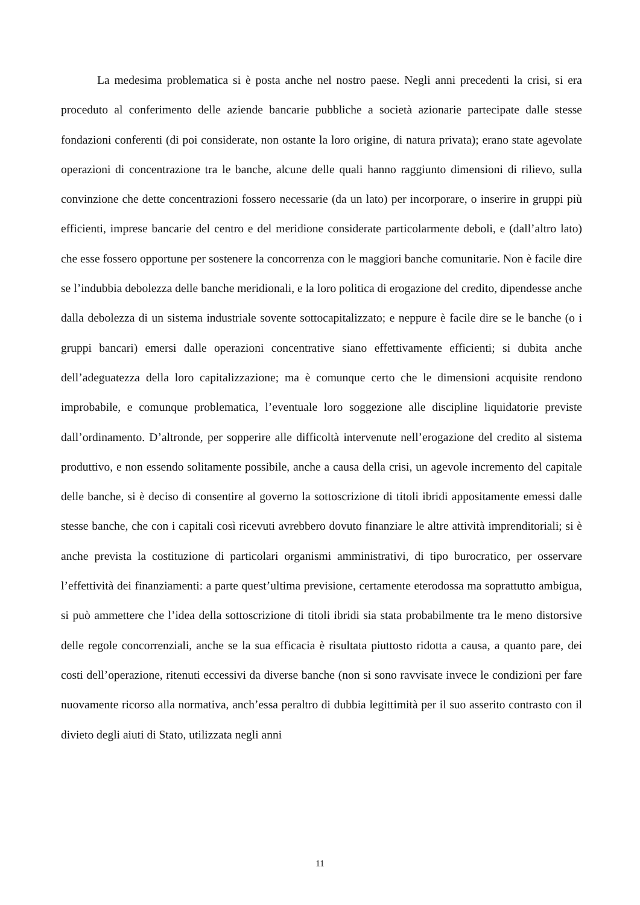La medesima problematica si è posta anche nel nostro paese. Negli anni precedenti la crisi, si era proceduto al conferimento delle aziende bancarie pubbliche a società azionarie partecipate dalle stesse fondazioni conferenti (di poi considerate, non ostante la loro origine, di natura privata); erano state agevolate operazioni di concentrazione tra le banche, alcune delle quali hanno raggiunto dimensioni di rilievo, sulla convinzione che dette concentrazioni fossero necessarie (da un lato) per incorporare, o inserire in gruppi più efficienti, imprese bancarie del centro e del meridione considerate particolarmente deboli, e (dall’altro lato) che esse fossero opportune per sostenere la concorrenza con le maggiori banche comunitarie. Non è facile dire se l’indubbia debolezza delle banche meridionali, e la loro politica di erogazione del credito, dipendesse anche dalla debolezza di un sistema industriale sovente sottocapitalizzato; e neppure è facile dire se le banche (o i gruppi bancari) emersi dalle operazioni concentrative siano effettivamente efficienti; si dubita anche dell’adeguatezza della loro capitalizzazione; ma è comunque certo che le dimensioni acquisite rendono improbabile, e comunque problematica, l’eventuale loro soggezione alle discipline liquidatorie previste dall’ordinamento. D’altronde, per sopperire alle difficoltà intervenute nell’erogazione del credito al sistema produttivo, e non essendo solitamente possibile, anche a causa della crisi, un agevole incremento del capitale delle banche, si è deciso di consentire al governo la sottoscrizione di titoli ibridi appositamente emessi dalle stesse banche, che con i capitali così ricevuti avrebbero dovuto finanziare le altre attività imprenditoriali; si è anche prevista la costituzione di particolari organismi amministrativi, di tipo burocratico, per osservare l’effettività dei finanziamenti: a parte quest’ultima previsione, certamente eterodossa ma soprattutto ambigua, si può ammettere che l’idea della sottoscrizione di titoli ibridi sia stata probabilmente tra le meno distorsive delle regole concorrenziali, anche se la sua efficacia è risultata piuttosto ridotta a causa, a quanto pare, dei costi dell’operazione, ritenuti eccessivi da diverse banche (non si sono ravvisate invece le condizioni per fare nuovamente ricorso alla normativa, anch’essa peraltro di dubbia legittimità per il suo asserito contrasto con il divieto degli aiuti di Stato, utilizzata negli anni
11